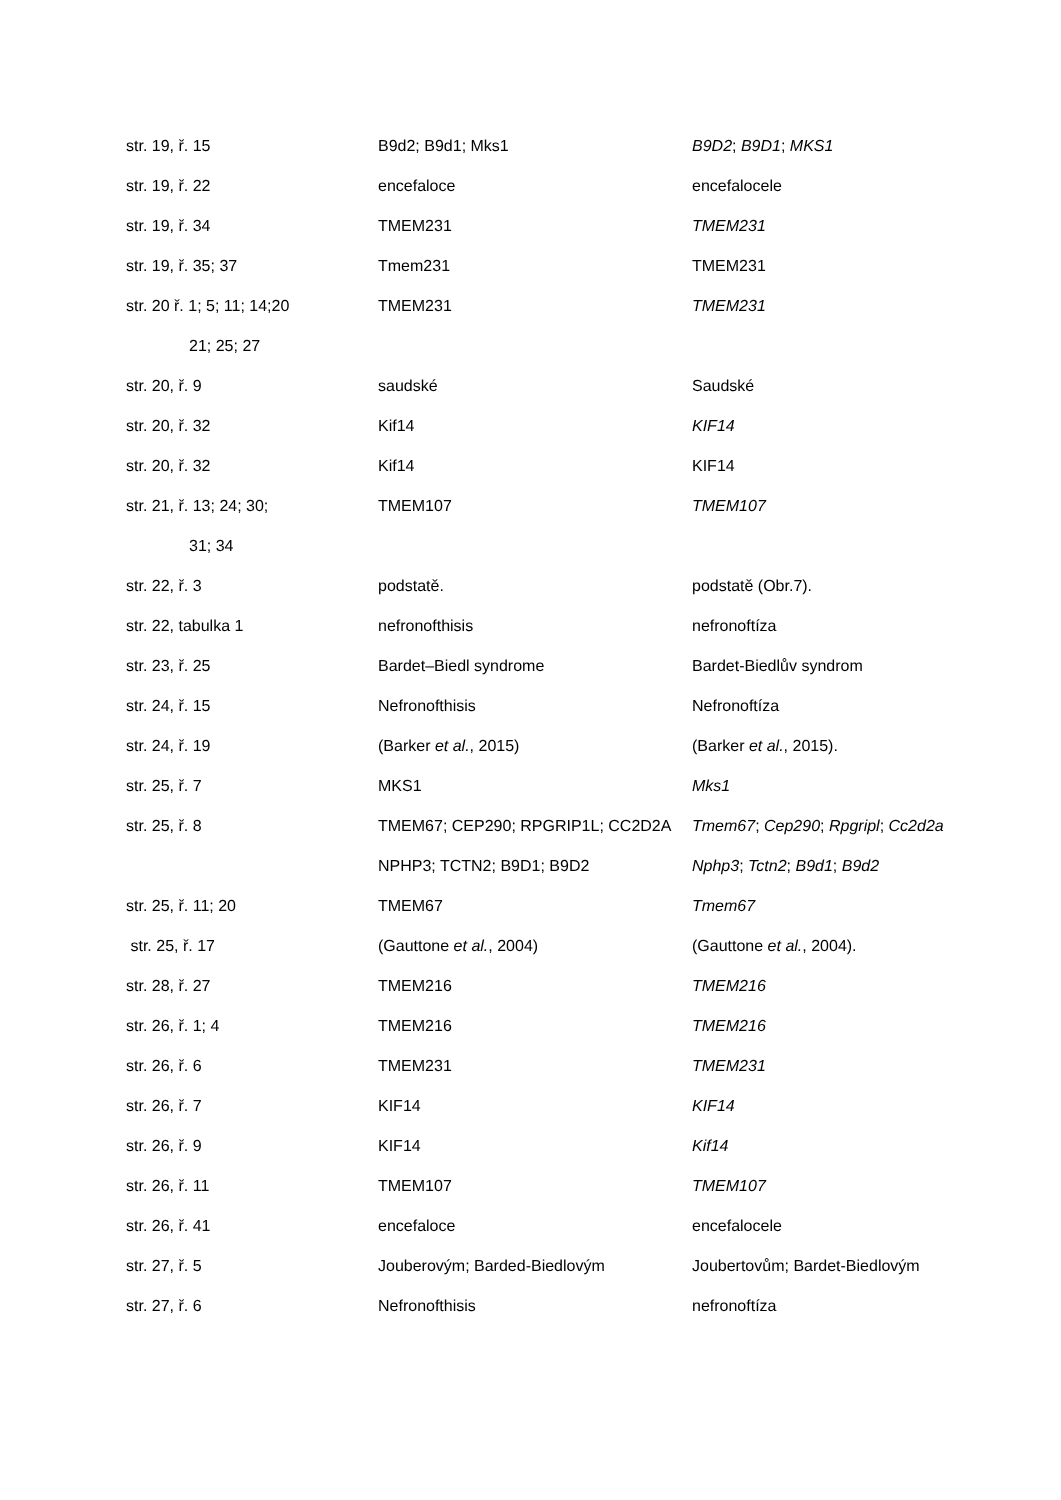| str. 19, ř. 15 | B9d2; B9d1; Mks1 | B9D2 ; B9D1 ; MKS1 |
| str. 19, ř. 22 | encefaloce | encefalocele |
| str. 19, ř. 34 | TMEM231 | TMEM231 |
| str. 19, ř. 35; 37 | Tmem231 | TMEM231 |
| str. 20 ř. 1; 5; 11; 14;20 | TMEM231 | TMEM231 |
| 21; 25; 27 | | |
| str. 20, ř. 9 | saudské | Saudské |
| str. 20, ř. 32 | Kif14 | KIF14 |
| str. 20, ř. 32 | Kif14 | KIF14 |
| str. 21, ř. 13; 24; 30; | TMEM107 | TMEM107 |
| 31; 34 | | |
| str. 22, ř. 3 | podstatě. | podstatě (Obr.7). |
| str. 22, tabulka 1 | nefronofthisis | nefronoftíza |
| str. 23, ř. 25 | Bardet–Biedl syndrome | Bardet-Biedlův syndrom |
| str. 24, ř. 15 | Nefronofthisis | Nefronoftíza |
| str. 24, ř. 19 | (Barker et al. , 2015) | (Barker et al. , 2015). |
| str. 25, ř. 7 | MKS1 | Mks1 |
| str. 25, ř. 8 | TMEM67; CEP290; RPGRIP1L; CC2D2A | Tmem67 ; Cep290 ; Rpgripl ; Cc2d2a |
| | NPHP3; TCTN2; B9D1; B9D2 | Nphp3 ; Tctn2 ; B9d1 ; B9d2 |
| str. 25, ř. 11; 20 | TMEM67 | Tmem67 |
| str. 25, ř. 17 | (Gauttone et al. , 2004) | (Gauttone et al. , 2004). |
| str. 28, ř. 27 | TMEM216 | TMEM216 |
| str. 26, ř. 1; 4 | TMEM216 | TMEM216 |
| str. 26, ř. 6 | TMEM231 | TMEM231 |
| str. 26, ř. 7 | KIF14 | KIF14 |
| str. 26, ř. 9 | KIF14 | Kif14 |
| str. 26, ř. 11 | TMEM107 | TMEM107 |
| str. 26, ř. 41 | encefaloce | encefalocele |
| str. 27, ř. 5 | Jouberovým; Barded-Biedlovým | Joubertovům; Bardet-Biedlovým |
| str. 27, ř. 6 | Nefronofthisis | nefronoftíza |